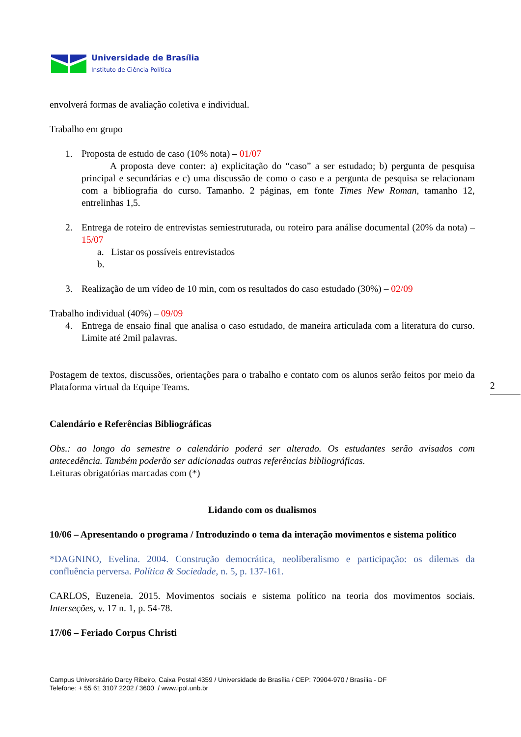Universidade de Brasília
Instituto de Ciência Política
envolverá formas de avaliação coletiva e individual.
Trabalho em grupo
1. Proposta de estudo de caso (10% nota) – 01/07
A proposta deve conter: a) explicitação do “caso” a ser estudado; b) pergunta de pesquisa principal e secundárias e c) uma discussão de como o caso e a pergunta de pesquisa se relacionam com a bibliografia do curso. Tamanho. 2 páginas, em fonte Times New Roman, tamanho 12, entrelinhas 1,5.
2. Entrega de roteiro de entrevistas semiestruturada, ou roteiro para análise documental (20% da nota) – 15/07
a. Listar os possíveis entrevistados
b.
3. Realização de um vídeo de 10 min, com os resultados do caso estudado (30%) – 02/09
Trabalho individual (40%) – 09/09
4. Entrega de ensaio final que analisa o caso estudado, de maneira articulada com a literatura do curso. Limite até 2mil palavras.
Postagem de textos, discussões, orientações para o trabalho e contato com os alunos serão feitos por meio da Plataforma virtual da Equipe Teams.
Calendário e Referências Bibliográficas
Obs.: ao longo do semestre o calendário poderá ser alterado. Os estudantes serão avisados com antecedência. Também poderão ser adicionadas outras referências bibliográficas.
Leituras obrigatórias marcadas com (*)
Lidando com os dualismos
10/06 – Apresentando o programa / Introduzindo o tema da interação movimentos e sistema político
*DAGNINO, Evelina. 2004. Construção democrática, neoliberalismo e participação: os dilemas da confluência perversa. Política & Sociedade, n. 5, p. 137-161.
CARLOS, Euzeneia. 2015. Movimentos sociais e sistema político na teoria dos movimentos sociais. Interseções, v. 17 n. 1, p. 54-78.
17/06 – Feriado Corpus Christi
2
Campus Universitário Darcy Ribeiro, Caixa Postal 4359 / Universidade de Brasília / CEP: 70904-970 / Brasília - DF
Telefone: + 55 61 3107 2202 / 3600 / www.ipol.unb.br